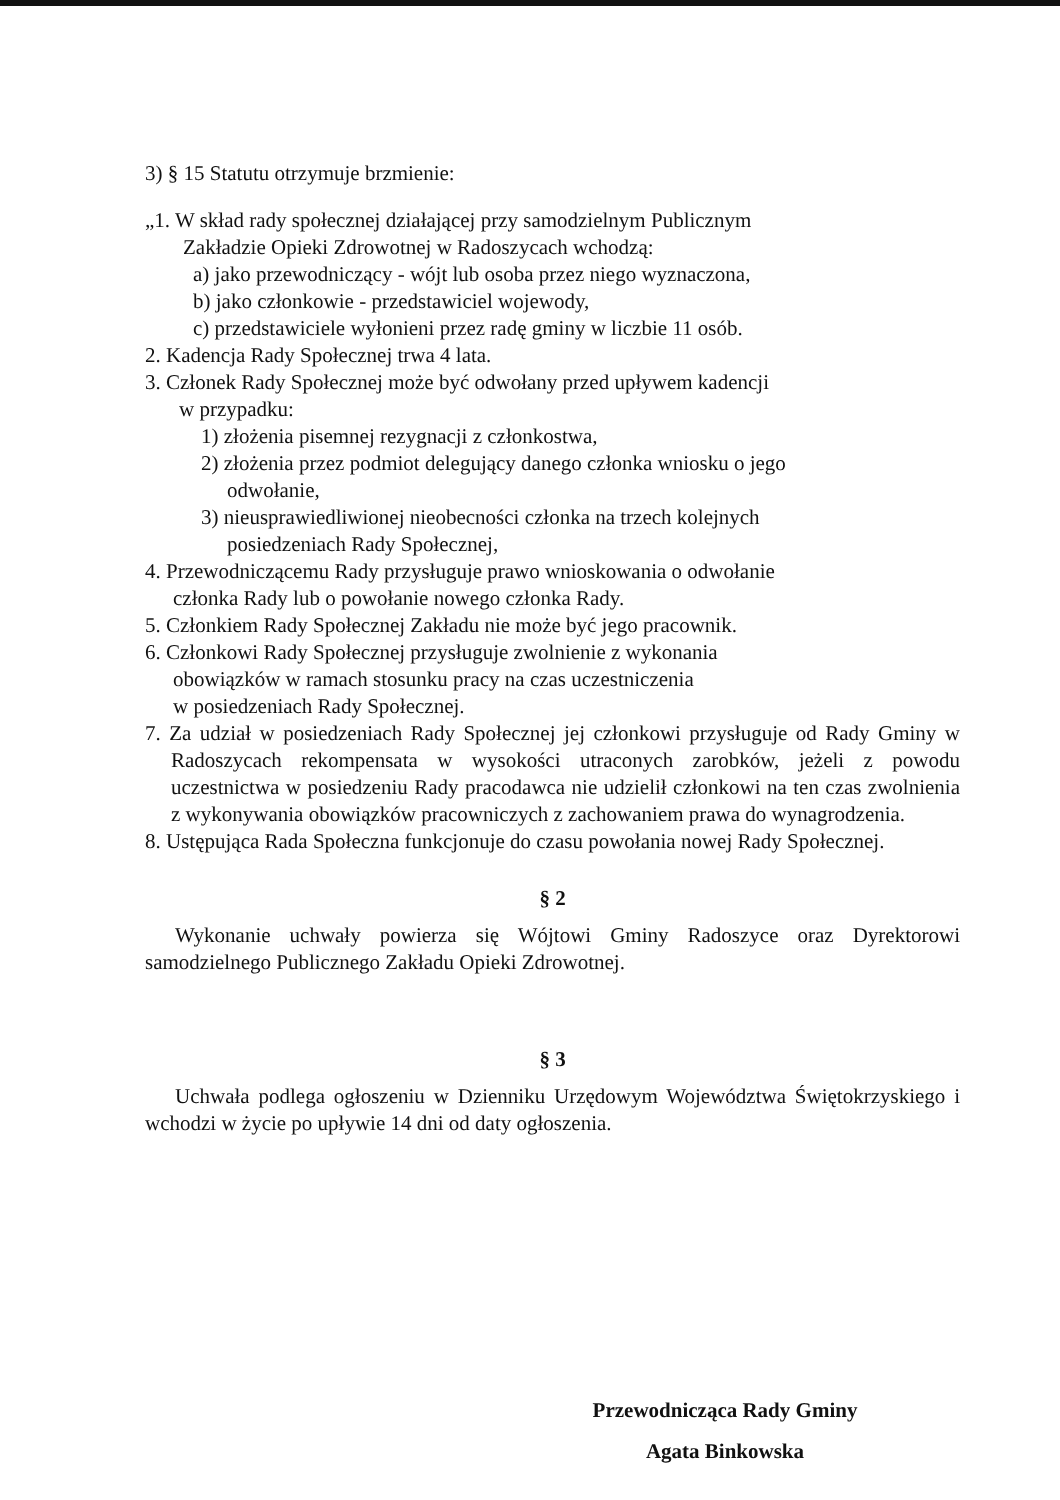3) § 15 Statutu otrzymuje brzmienie:
„1. W skład rady społecznej działającej przy samodzielnym Publicznym
Zakładzie Opieki Zdrowotnej w Radoszycach wchodzą:
a) jako przewodniczący - wójt lub osoba przez niego wyznaczona,
b) jako członkowie - przedstawiciel wojewody,
c) przedstawiciele wyłonieni przez radę gminy w liczbie 11 osób.
2. Kadencja Rady Społecznej trwa 4 lata.
3. Członek Rady Społecznej może być odwołany przed upływem kadencji
w przypadku:
1) złożenia pisemnej rezygnacji z członkostwa,
2) złożenia przez podmiot delegujący danego członka wniosku o jego
odwołanie,
3) nieusprawiedliwionej nieobecności członka na trzech kolejnych
posiedzeniach Rady Społecznej,
4. Przewodniczącemu Rady przysługuje prawo wnioskowania o odwołanie
członka Rady lub o powołanie nowego członka Rady.
5. Członkiem Rady Społecznej Zakładu nie może być jego pracownik.
6. Członkowi Rady Społecznej przysługuje zwolnienie z wykonania
obowiązków w ramach stosunku pracy na czas uczestniczenia
w posiedzeniach Rady Społecznej.
7. Za udział w posiedzeniach Rady Społecznej jej członkowi przysługuje od Rady Gminy w Radoszycach rekompensata w wysokości utraconych zarobków, jeżeli z powodu uczestnictwa w posiedzeniu Rady pracodawca nie udzielił członkowi na ten czas zwolnienia z wykonywania obowiązków pracowniczych z zachowaniem prawa do wynagrodzenia.
8. Ustępująca Rada Społeczna funkcjonuje do czasu powołania nowej Rady Społecznej.
§ 2
Wykonanie uchwały powierza się Wójtowi Gminy Radoszyce oraz Dyrektorowi samodzielnego Publicznego Zakładu Opieki Zdrowotnej.
§ 3
Uchwała podlega ogłoszeniu w Dzienniku Urzędowym Województwa Świętokrzyskiego i wchodzi w życie po upływie 14 dni od daty ogłoszenia.
Przewodnicząca Rady Gminy
Agata Binkowska